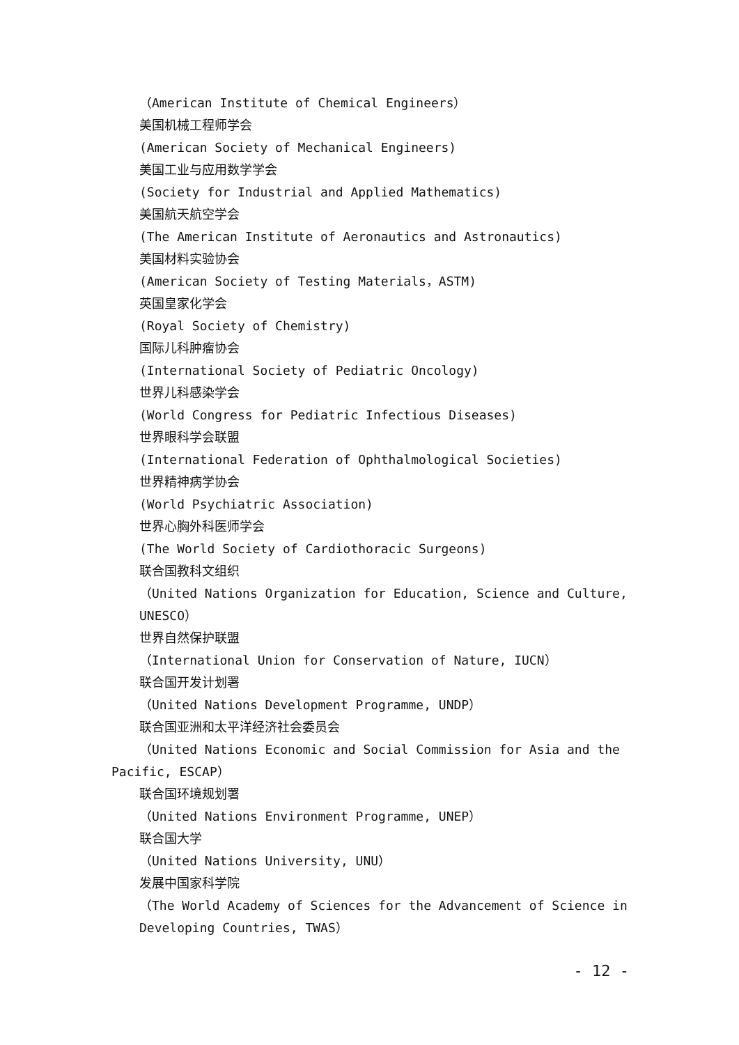（American Institute of Chemical Engineers）
美国机械工程师学会
(American Society of Mechanical Engineers)
美国工业与应用数学学会
(Society for Industrial and Applied Mathematics)
美国航天航空学会
(The American Institute of Aeronautics and Astronautics)
美国材料实验协会
(American Society of Testing Materials，ASTM)
英国皇家化学会
(Royal Society of Chemistry)
国际儿科肿瘤协会
(International Society of Pediatric Oncology)
世界儿科感染学会
(World Congress for Pediatric Infectious Diseases)
世界眼科学会联盟
(International Federation of Ophthalmological Societies)
世界精神病学协会
(World Psychiatric Association)
世界心胸外科医师学会
(The World Society of Cardiothoracic Surgeons)
联合国教科文组织
（United Nations Organization for Education, Science and Culture, UNESCO）
世界自然保护联盟
（International Union for Conservation of Nature, IUCN）
联合国开发计划署
（United Nations Development Programme, UNDP）
联合国亚洲和太平洋经济社会委员会
（United Nations Economic and Social Commission for Asia and the Pacific, ESCAP）
联合国环境规划署
（United Nations Environment Programme, UNEP）
联合国大学
（United Nations University, UNU）
发展中国家科学院
（The World Academy of Sciences for the Advancement of Science in Developing Countries, TWAS）
- 12 -